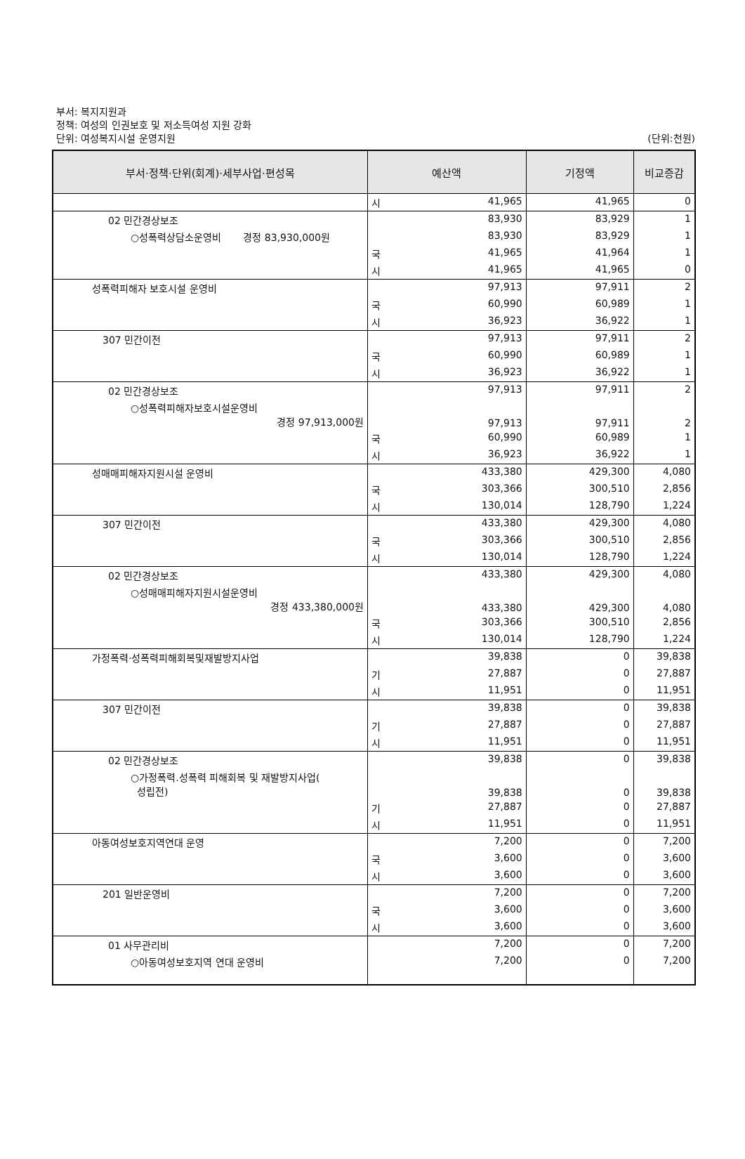부서: 복지지원과
정책: 여성의 인권보호 및 저소득여성 지원 강화
단위: 여성복지시설 운영지원
(단위:천원)
| 부서·정책·단위(회계)·세부사업·편성목 | 예산액 | | 기정액 | 비교증감 |
| --- | --- | --- | --- | --- |
| | 시 | 41,965 | 41,965 | 0 |
| 02 민간경상보조 | | 83,930 | 83,929 | 1 |
| ○성폭력상담소운영비 경정 83,930,000원 | | 83,930 | 83,929 | 1 |
| | 국 | 41,965 | 41,964 | 1 |
| | 시 | 41,965 | 41,965 | 0 |
| 성폭력피해자 보호시설 운영비 | | 97,913 | 97,911 | 2 |
| | 국 | 60,990 | 60,989 | 1 |
| | 시 | 36,923 | 36,922 | 1 |
| 307 민간이전 | | 97,913 | 97,911 | 2 |
| | 국 | 60,990 | 60,989 | 1 |
| | 시 | 36,923 | 36,922 | 1 |
| 02 민간경상보조 | | 97,913 | 97,911 | 2 |
| ○성폭력피해자보호시설운영비 경정 97,913,000원 | | 97,913 | 97,911 | 2 |
| | 국 | 60,990 | 60,989 | 1 |
| | 시 | 36,923 | 36,922 | 1 |
| 성매매피해자지원시설 운영비 | | 433,380 | 429,300 | 4,080 |
| | 국 | 303,366 | 300,510 | 2,856 |
| | 시 | 130,014 | 128,790 | 1,224 |
| 307 민간이전 | | 433,380 | 429,300 | 4,080 |
| | 국 | 303,366 | 300,510 | 2,856 |
| | 시 | 130,014 | 128,790 | 1,224 |
| 02 민간경상보조 | | 433,380 | 429,300 | 4,080 |
| ○성매매피해자지원시설운영비 경정 433,380,000원 | | 433,380 | 429,300 | 4,080 |
| | 국 | 303,366 | 300,510 | 2,856 |
| | 시 | 130,014 | 128,790 | 1,224 |
| 가정폭력·성폭력피해회복및재발방지사업 | | 39,838 | 0 | 39,838 |
| | 기 | 27,887 | 0 | 27,887 |
| | 시 | 11,951 | 0 | 11,951 |
| 307 민간이전 | | 39,838 | 0 | 39,838 |
| | 기 | 27,887 | 0 | 27,887 |
| | 시 | 11,951 | 0 | 11,951 |
| 02 민간경상보조 | | 39,838 | 0 | 39,838 |
| ○가정폭력.성폭력 피해회복 및 재발방지사업( 성립전) | | 39,838 | 0 | 39,838 |
| | 기 | 27,887 | 0 | 27,887 |
| | 시 | 11,951 | 0 | 11,951 |
| 아동여성보호지역연대 운영 | | 7,200 | 0 | 7,200 |
| | 국 | 3,600 | 0 | 3,600 |
| | 시 | 3,600 | 0 | 3,600 |
| 201 일반운영비 | | 7,200 | 0 | 7,200 |
| | 국 | 3,600 | 0 | 3,600 |
| | 시 | 3,600 | 0 | 3,600 |
| 01 사무관리비 | | 7,200 | 0 | 7,200 |
| ○아동여성보호지역 연대 운영비 | | 7,200 | 0 | 7,200 |